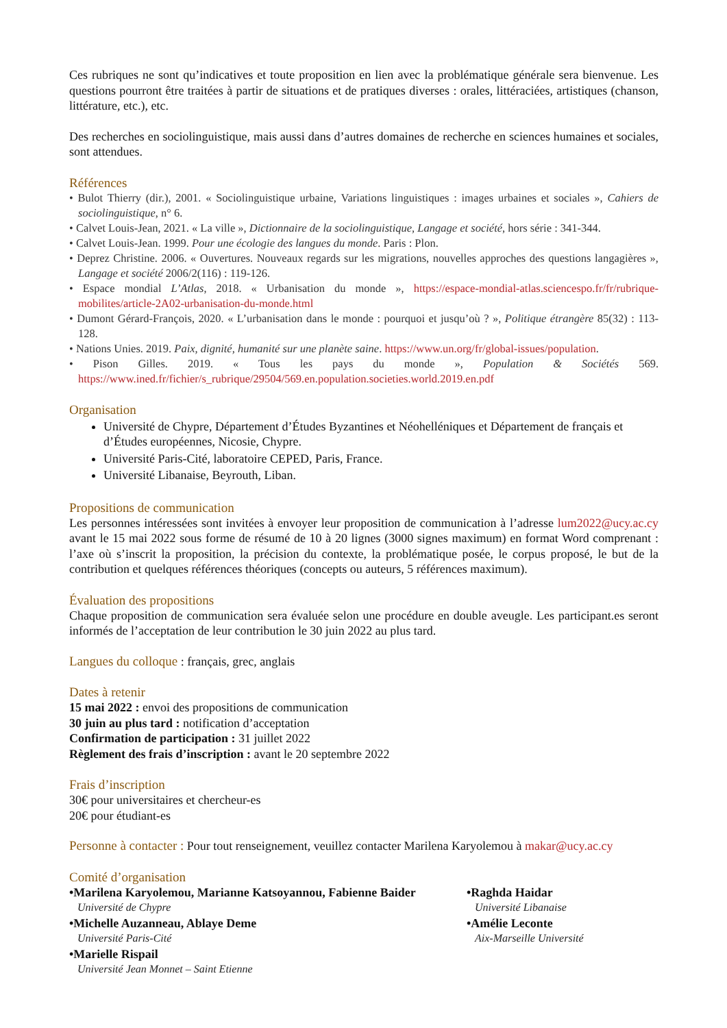Ces rubriques ne sont qu’indicatives et toute proposition en lien avec la problématique générale sera bienvenue. Les questions pourront être traitées à partir de situations et de pratiques diverses : orales, littéraciées, artistiques (chanson, littérature, etc.), etc.
Des recherches en sociolinguistique, mais aussi dans d’autres domaines de recherche en sciences humaines et sociales, sont attendues.
Références
• Bulot Thierry (dir.), 2001. « Sociolinguistique urbaine, Variations linguistiques : images urbaines et sociales », Cahiers de sociolinguistique, n° 6.
• Calvet Louis-Jean, 2021. « La ville », Dictionnaire de la sociolinguistique, Langage et société, hors série : 341-344.
• Calvet Louis-Jean. 1999. Pour une écologie des langues du monde. Paris : Plon.
• Deprez Christine. 2006. « Ouvertures. Nouveaux regards sur les migrations, nouvelles approches des questions langagières », Langage et société 2006/2(116) : 119-126.
• Espace mondial L’Atlas, 2018. « Urbanisation du monde », https://espace-mondial-atlas.sciencespo.fr/fr/rubrique-mobilites/article-2A02-urbanisation-du-monde.html
• Dumont Gérard-François, 2020. « L’urbanisation dans le monde : pourquoi et jusqu’où ? », Politique étrangère 85(32) : 113-128.
• Nations Unies. 2019. Paix, dignité, humanité sur une planète saine. https://www.un.org/fr/global-issues/population.
• Pison Gilles. 2019. « Tous les pays du monde », Population & Sociétés 569. https://www.ined.fr/fichier/s_rubrique/29504/569.en.population.societies.world.2019.en.pdf
Organisation
Université de Chypre, Département d’Études Byzantines et Néohelléniques et Département de français et d’Études européennes, Nicosie, Chypre.
Université Paris-Cité, laboratoire CEPED, Paris, France.
Université Libanaise, Beyrouth, Liban.
Propositions de communication
Les personnes intéressées sont invitées à envoyer leur proposition de communication à l’adresse lum2022@ucy.ac.cy avant le 15 mai 2022 sous forme de résumé de 10 à 20 lignes (3000 signes maximum) en format Word comprenant : l’axe où s’inscrit la proposition, la précision du contexte, la problématique posée, le corpus proposé, le but de la contribution et quelques références théoriques (concepts ou auteurs, 5 références maximum).
Évaluation des propositions
Chaque proposition de communication sera évaluée selon une procédure en double aveugle. Les participant.es seront informés de l’acceptation de leur contribution le 30 juin 2022 au plus tard.
Langues du colloque : français, grec, anglais
Dates à retenir
15 mai 2022 : envoi des propositions de communication
30 juin au plus tard : notification d’acceptation
Confirmation de participation : 31 juillet 2022
Règlement des frais d’inscription : avant le 20 septembre 2022
Frais d’inscription
30€ pour universitaires et chercheur-es
20€ pour étudiant-es
Personne à contacter : Pour tout renseignement, veuillez contacter Marilena Karyolemou à makar@ucy.ac.cy
Comité d’organisation
•Marilena Karyolemou, Marianne Katsoyannou, Fabienne Baider
Université de Chypre
•Michelle Auzanneau, Ablaye Deme
Université Paris-Cité
•Marielle Rispail
Université Jean Monnet – Saint Etienne
•Raghda Haidar
Université Libanaise
•Amélie Leconte
Aix-Marseille Université